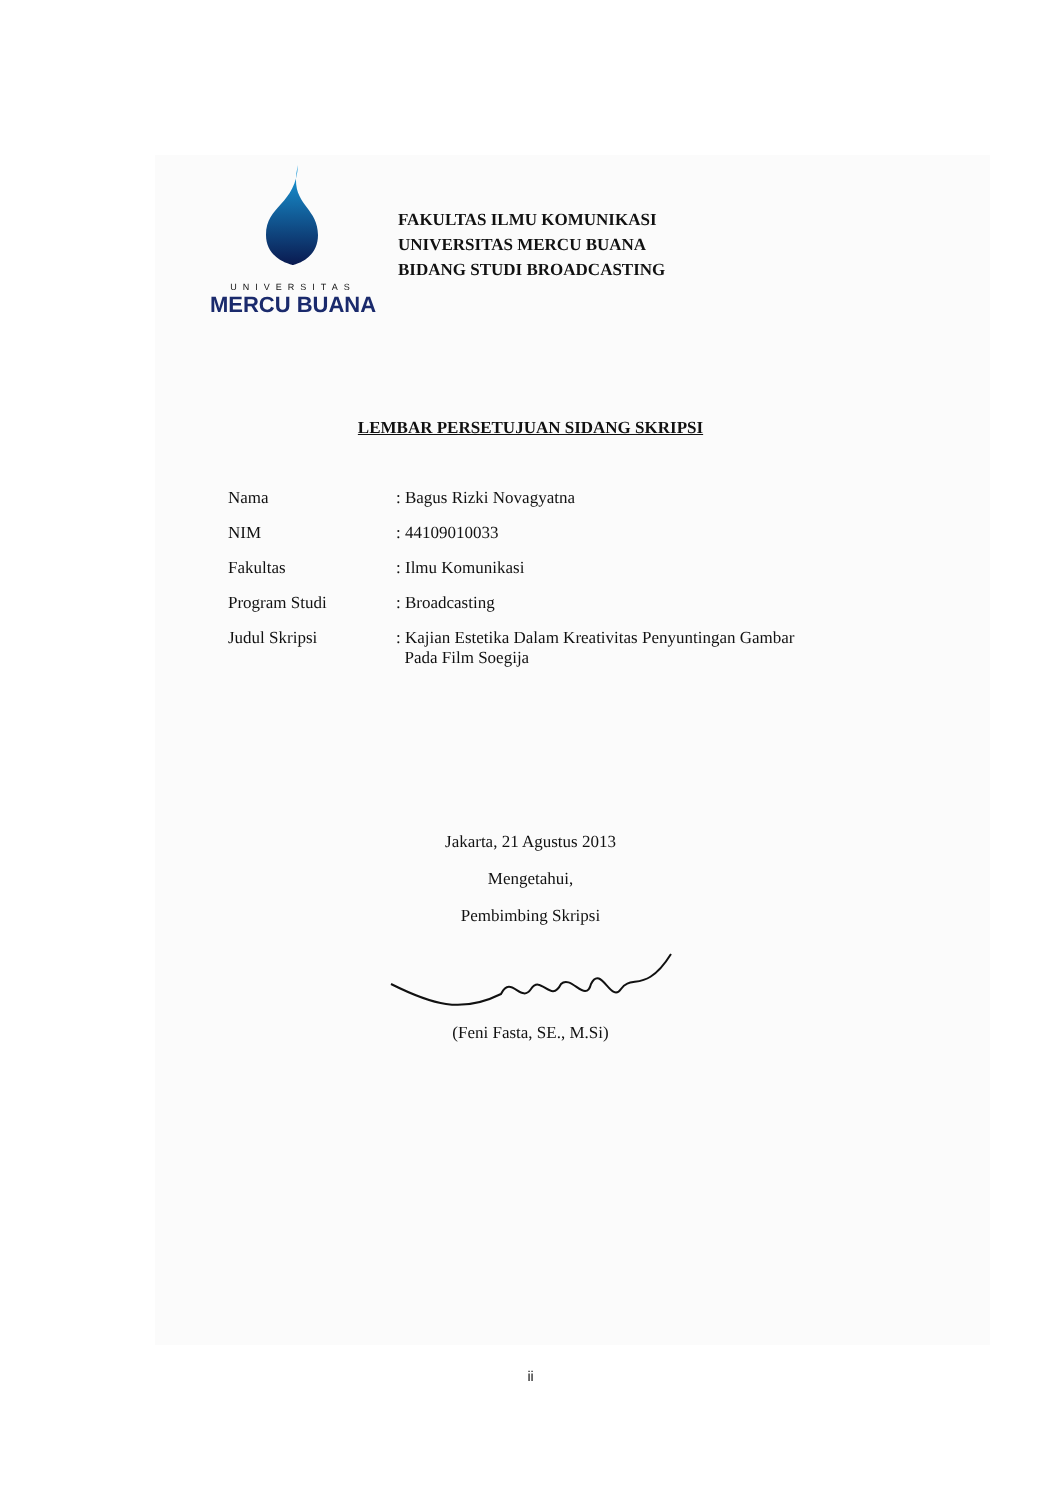UNIVERSITAS
MERCU BUANA
FAKULTAS ILMU KOMUNIKASI
UNIVERSITAS MERCU BUANA
BIDANG STUDI BROADCASTING
LEMBAR PERSETUJUAN SIDANG SKRIPSI
| Nama | : Bagus Rizki Novagyatna |
| NIM | : 44109010033 |
| Fakultas | : Ilmu Komunikasi |
| Program Studi | : Broadcasting |
| Judul Skripsi | : Kajian Estetika Dalam Kreativitas Penyuntingan Gambar Pada Film Soegija |
Jakarta, 21 Agustus 2013
Mengetahui,
Pembimbing Skripsi
(Feni Fasta, SE., M.Si)
ii